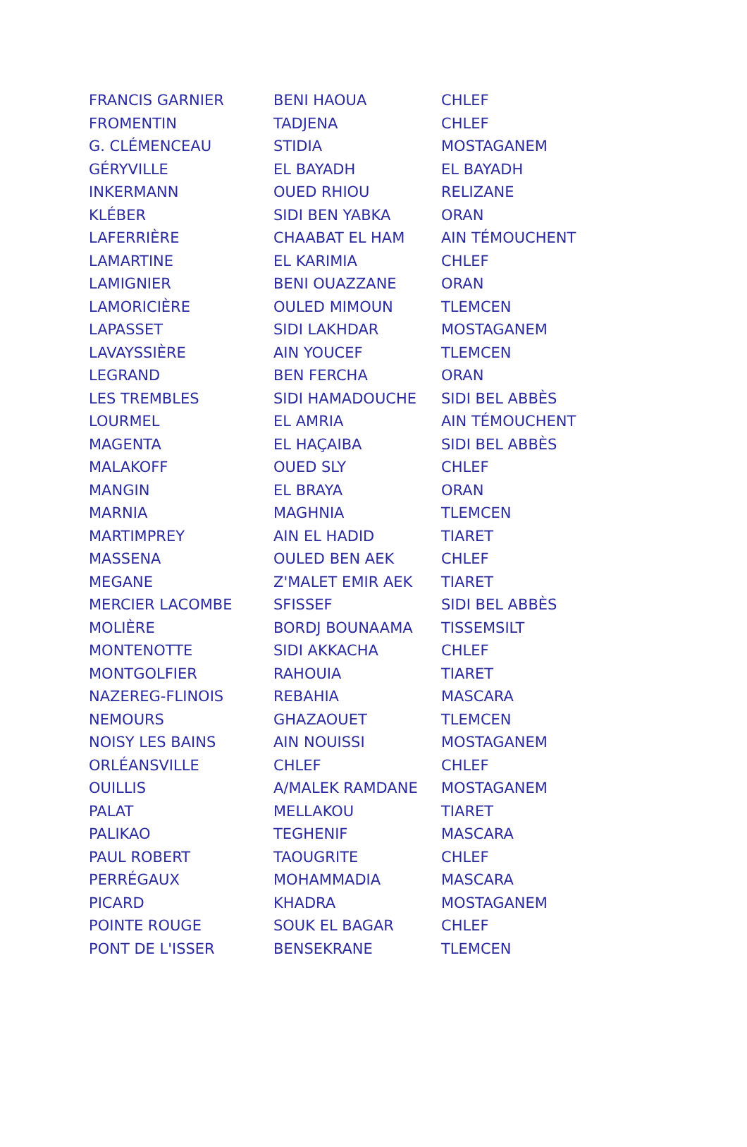| FRANCIS GARNIER | BENI HAOUA | CHLEF |
| FROMENTIN | TADJENA | CHLEF |
| G. CLÉMENCEAU | STIDIA | MOSTAGANEM |
| GÉRYVILLE | EL BAYADH | EL BAYADH |
| INKERMANN | OUED RHIOU | RELIZANE |
| KLÉBER | SIDI BEN YABKA | ORAN |
| LAFERRIÈRE | CHAABAT EL HAM | AIN TÉMOUCHENT |
| LAMARTINE | EL KARIMIA | CHLEF |
| LAMIGNIER | BENI OUAZZANE | ORAN |
| LAMORICIÈRE | OULED MIMOUN | TLEMCEN |
| LAPASSET | SIDI LAKHDAR | MOSTAGANEM |
| LAVAYSSIÈRE | AIN YOUCEF | TLEMCEN |
| LEGRAND | BEN FERCHA | ORAN |
| LES TREMBLES | SIDI HAMADOUCHE | SIDI BEL ABBÈS |
| LOURMEL | EL AMRIA | AIN TÉMOUCHENT |
| MAGENTA | EL HAÇAIBA | SIDI BEL ABBÈS |
| MALAKOFF | OUED SLY | CHLEF |
| MANGIN | EL BRAYA | ORAN |
| MARNIA | MAGHNIA | TLEMCEN |
| MARTIMPREY | AIN EL HADID | TIARET |
| MASSENA | OULED BEN AEK | CHLEF |
| MEGANE | Z'MALET EMIR AEK | TIARET |
| MERCIER LACOMBE | SFISSEF | SIDI BEL ABBÈS |
| MOLIÈRE | BORDJ BOUNAAMA | TISSEMSILT |
| MONTENOTTE | SIDI AKKACHA | CHLEF |
| MONTGOLFIER | RAHOUIA | TIARET |
| NAZEREG-FLINOIS | REBAHIA | MASCARA |
| NEMOURS | GHAZAOUET | TLEMCEN |
| NOISY LES BAINS | AIN NOUISSI | MOSTAGANEM |
| ORLÉANSVILLE | CHLEF | CHLEF |
| OUILLIS | A/MALEK RAMDANE | MOSTAGANEM |
| PALAT | MELLAKOU | TIARET |
| PALIKAO | TEGHENIF | MASCARA |
| PAUL ROBERT | TAOUGRITE | CHLEF |
| PERRÉGAUX | MOHAMMADIA | MASCARA |
| PICARD | KHADRA | MOSTAGANEM |
| POINTE ROUGE | SOUK EL BAGAR | CHLEF |
| PONT DE L'ISSER | BENSEKRANE | TLEMCEN |